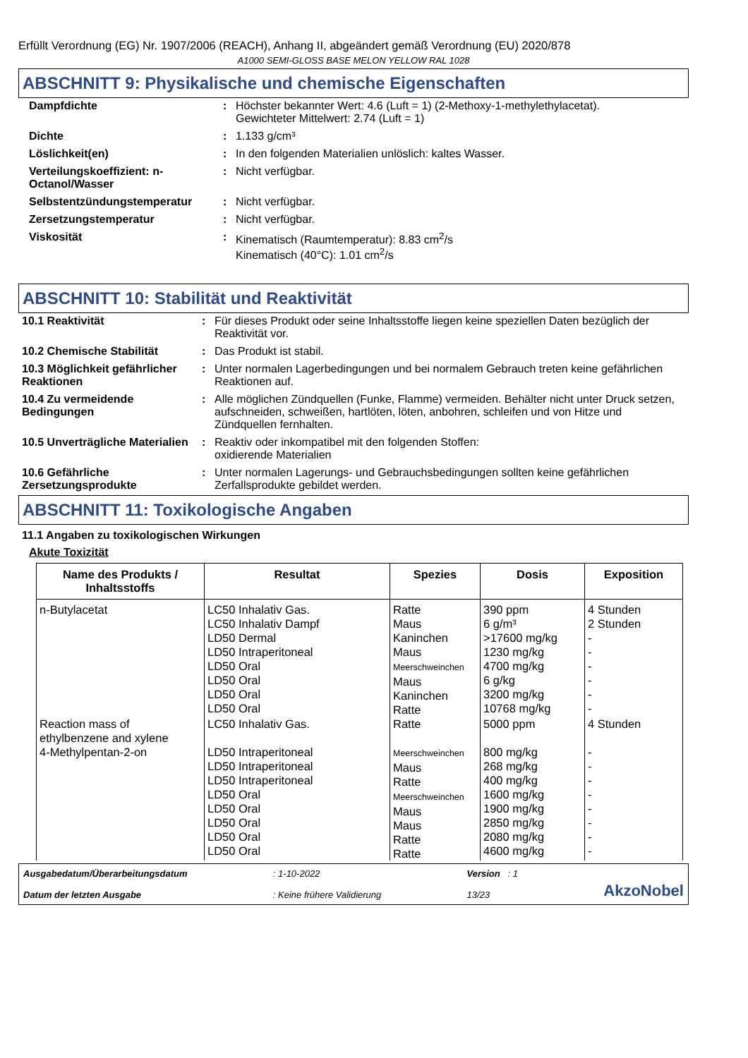Erfüllt Verordnung (EG) Nr. 1907/2006 (REACH), Anhang II, abgeändert gemäß Verordnung (EU) 2020/878
A1000 SEMI-GLOSS BASE MELON YELLOW RAL 1028
ABSCHNITT 9: Physikalische und chemische Eigenschaften
| Dampfdichte | : | Höchster bekannter Wert: 4.6 (Luft = 1) (2-Methoxy-1-methylethylacetat). Gewichteter Mittelwert: 2.74 (Luft = 1) |
| Dichte | : | 1.133 g/cm³ |
| Löslichkeit(en) | : | In den folgenden Materialien unlöslich: kaltes Wasser. |
| Verteilungskoeffizient: n-Octanol/Wasser | : | Nicht verfügbar. |
| Selbstentzündungstemperatur | : | Nicht verfügbar. |
| Zersetzungstemperatur | : | Nicht verfügbar. |
| Viskosität | : | Kinematisch (Raumtemperatur): 8.83 cm<sup>2</sup>/s Kinematisch (40°C): 1.01 cm<sup>2</sup>/s |
ABSCHNITT 10: Stabilität und Reaktivität
| 10.1 Reaktivität | : | Für dieses Produkt oder seine Inhaltsstoffe liegen keine speziellen Daten bezüglich der Reaktivität vor. |
| 10.2 Chemische Stabilität | : | Das Produkt ist stabil. |
| 10.3 Möglichkeit gefährlicher Reaktionen | : | Unter normalen Lagerbedingungen und bei normalem Gebrauch treten keine gefährlichen Reaktionen auf. |
| 10.4 Zu vermeidende Bedingungen | : | Alle möglichen Zündquellen (Funke, Flamme) vermeiden. Behälter nicht unter Druck setzen, aufschneiden, schweißen, hartlöten, löten, anbohren, schleifen und von Hitze und Zündquellen fernhalten. |
| 10.5 Unverträgliche Materialien | : | Reaktiv oder inkompatibel mit den folgenden Stoffen: oxidierende Materialien |
| 10.6 Gefährliche Zersetzungsprodukte | : | Unter normalen Lagerungs- und Gebrauchsbedingungen sollten keine gefährlichen Zerfallsprodukte gebildet werden. |
ABSCHNITT 11: Toxikologische Angaben
11.1 Angaben zu toxikologischen Wirkungen
Akute Toxizität
| Name des Produkts / Inhaltsstoffs | Resultat | Spezies | Dosis | Exposition |
| --- | --- | --- | --- | --- |
| n-Butylacetat | LC50 Inhalativ Gas. LC50 Inhalativ Dampf LD50 Dermal LD50 Intraperitoneal LD50 Oral LD50 Oral LD50 Oral LD50 Oral | Ratte Maus Kaninchen Maus Meerschweinchen Maus Kaninchen Ratte | 390 ppm 6 g/m³ >17600 mg/kg 1230 mg/kg 4700 mg/kg 6 g/kg 3200 mg/kg 10768 mg/kg | 4 Stunden 2 Stunden - - - - - - |
| Reaction mass of ethylbenzene and xylene | LC50 Inhalativ Gas. | Ratte | 5000 ppm | 4 Stunden |
| 4-Methylpentan-2-on | LD50 Intraperitoneal LD50 Intraperitoneal LD50 Intraperitoneal LD50 Oral LD50 Oral LD50 Oral LD50 Oral LD50 Oral | Meerschweinchen Maus Ratte Meerschweinchen Maus Maus Ratte Ratte | 800 mg/kg 268 mg/kg 400 mg/kg 1600 mg/kg 1900 mg/kg 2850 mg/kg 2080 mg/kg 4600 mg/kg | - - - - - - - - |
Ausgabedatum/Überarbeitungsdatum
Datum der letzten Ausgabe
: 1-10-2022
: Keine frühere Validierung
Version : 1
13/23
AkzoNobel